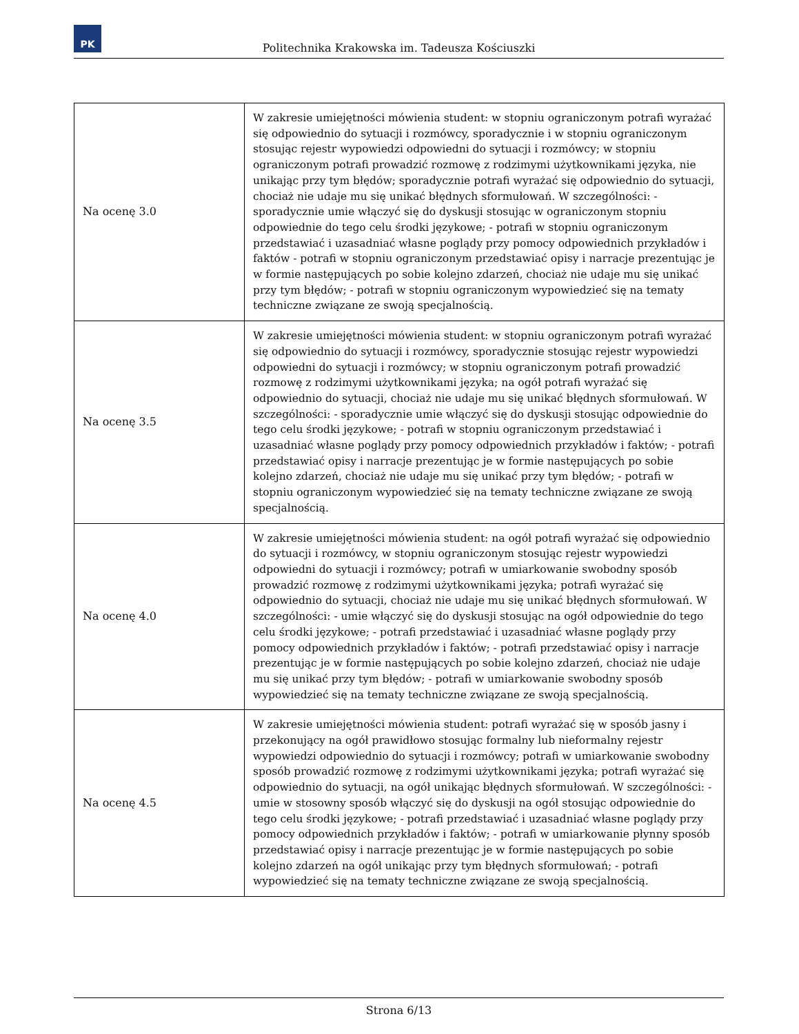PK
Politechnika Krakowska im. Tadeusza Kościuszki
| Na ocenę 3.0 | W zakresie umiejętności mówienia student: w stopniu ograniczonym potrafi wyrażać się odpowiednio do sytuacji i rozmówcy, sporadycznie i w stopniu ograniczonym stosując rejestr wypowiedzi odpowiedni do sytuacji i rozmówcy; w stopniu ograniczonym potrafi prowadzić rozmowę z rodzimymi użytkownikami języka, nie unikając przy tym błędów; sporadycznie potrafi wyrażać się odpowiednio do sytuacji, chociaż nie udaje mu się unikać błędnych sformułowań. W szczególności: - sporadycznie umie włączyć się do dyskusji stosując w ograniczonym stopniu odpowiednie do tego celu środki językowe; - potrafi w stopniu ograniczonym przedstawiać i uzasadniać własne poglądy przy pomocy odpowiednich przykładów i faktów - potrafi w stopniu ograniczonym przedstawiać opisy i narracje prezentując je w formie następujących po sobie kolejno zdarzeń, chociaż nie udaje mu się unikać przy tym błędów; - potrafi w stopniu ograniczonym wypowiedzieć się na tematy techniczne związane ze swoją specjalnością. |
| Na ocenę 3.5 | W zakresie umiejętności mówienia student: w stopniu ograniczonym potrafi wyrażać się odpowiednio do sytuacji i rozmówcy, sporadycznie stosując rejestr wypowiedzi odpowiedni do sytuacji i rozmówcy; w stopniu ograniczonym potrafi prowadzić rozmowę z rodzimymi użytkownikami języka; na ogół potrafi wyrażać się odpowiednio do sytuacji, chociaż nie udaje mu się unikać błędnych sformułowań. W szczególności: - sporadycznie umie włączyć się do dyskusji stosując odpowiednie do tego celu środki językowe; - potrafi w stopniu ograniczonym przedstawiać i uzasadniać własne poglądy przy pomocy odpowiednich przykładów i faktów; - potrafi przedstawiać opisy i narracje prezentując je w formie następujących po sobie kolejno zdarzeń, chociaż nie udaje mu się unikać przy tym błędów; - potrafi w stopniu ograniczonym wypowiedzieć się na tematy techniczne związane ze swoją specjalnością. |
| Na ocenę 4.0 | W zakresie umiejętności mówienia student: na ogół potrafi wyrażać się odpowiednio do sytuacji i rozmówcy, w stopniu ograniczonym stosując rejestr wypowiedzi odpowiedni do sytuacji i rozmówcy; potrafi w umiarkowanie swobodny sposób prowadzić rozmowę z rodzimymi użytkownikami języka; potrafi wyrażać się odpowiednio do sytuacji, chociaż nie udaje mu się unikać błędnych sformułowań. W szczególności: - umie włączyć się do dyskusji stosując na ogół odpowiednie do tego celu środki językowe; - potrafi przedstawiać i uzasadniać własne poglądy przy pomocy odpowiednich przykładów i faktów; - potrafi przedstawiać opisy i narracje prezentując je w formie następujących po sobie kolejno zdarzeń, chociaż nie udaje mu się unikać przy tym błędów; - potrafi w umiarkowanie swobodny sposób wypowiedzieć się na tematy techniczne związane ze swoją specjalnością. |
| Na ocenę 4.5 | W zakresie umiejętności mówienia student: potrafi wyrażać się w sposób jasny i przekonujący na ogół prawidłowo stosując formalny lub nieformalny rejestr wypowiedzi odpowiednio do sytuacji i rozmówcy; potrafi w umiarkowanie swobodny sposób prowadzić rozmowę z rodzimymi użytkownikami języka; potrafi wyrażać się odpowiednio do sytuacji, na ogół unikając błędnych sformułowań. W szczególności: - umie w stosowny sposób włączyć się do dyskusji na ogół stosując odpowiednie do tego celu środki językowe; - potrafi przedstawiać i uzasadniać własne poglądy przy pomocy odpowiednich przykładów i faktów; - potrafi w umiarkowanie płynny sposób przedstawiać opisy i narracje prezentując je w formie następujących po sobie kolejno zdarzeń na ogół unikając przy tym błędnych sformułowań; - potrafi wypowiedzieć się na tematy techniczne związane ze swoją specjalnością. |
Strona 6/13